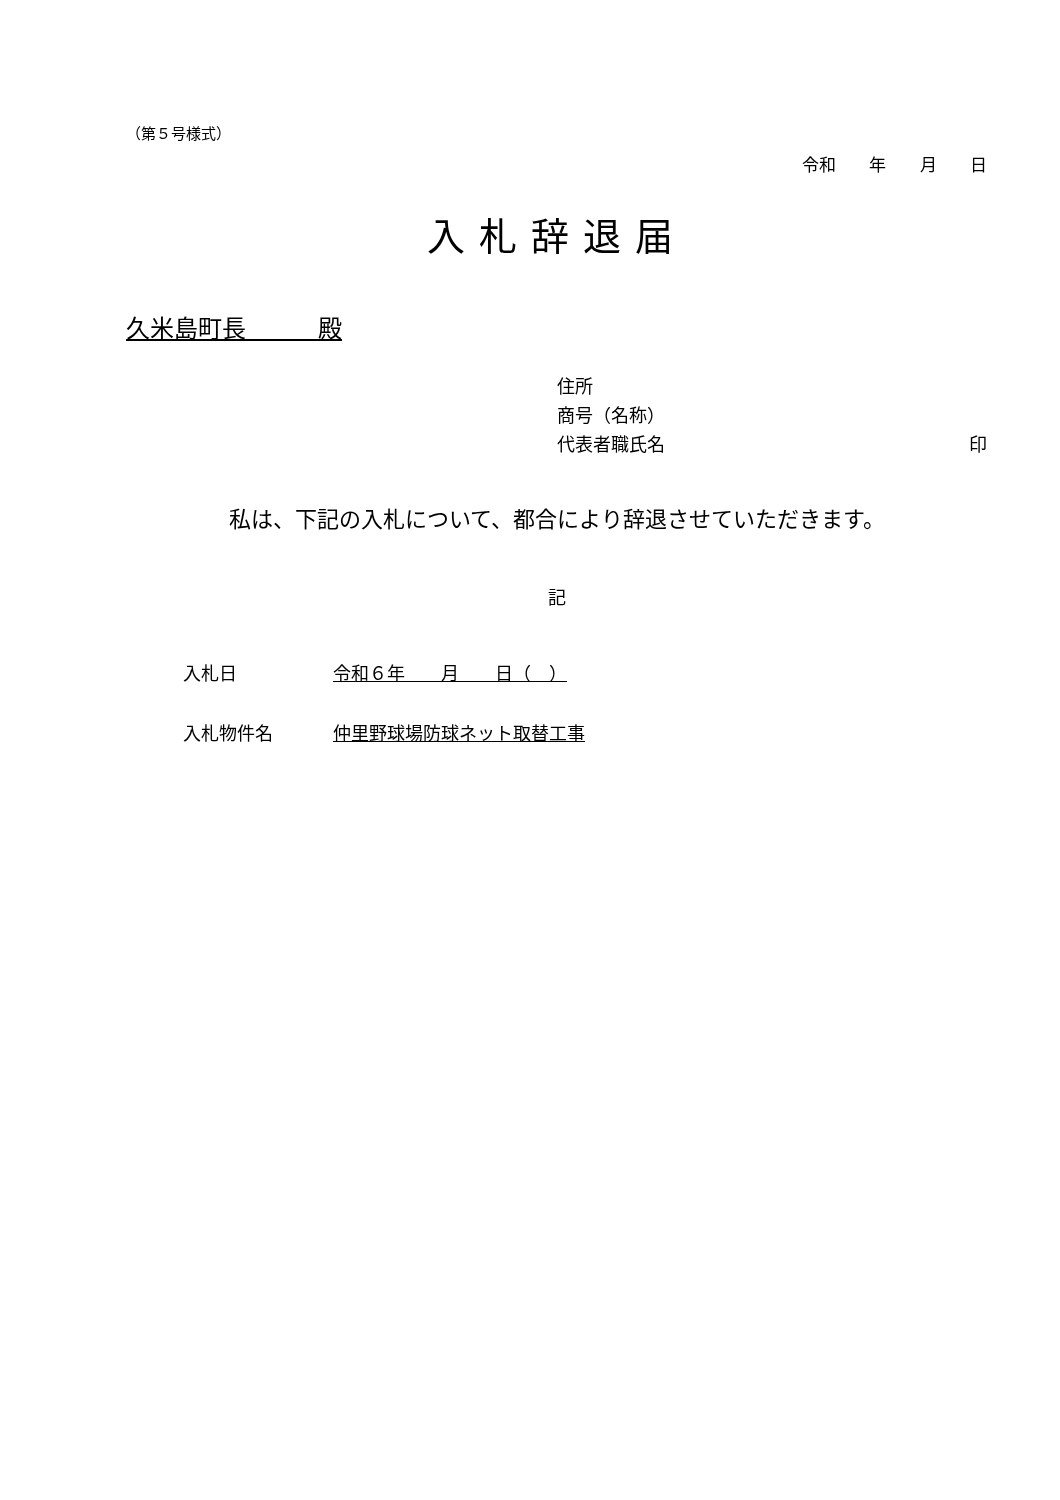（第５号様式）
令和 年 月 日
入札辞退届
久米島町長　　　殿
住所
商号（名称）
代表者職氏名 印
私は、下記の入札について、都合により辞退させていただきます。
記
入札日 令和６年　　月　　日（　）
入札物件名 仲里野球場防球ネット取替工事